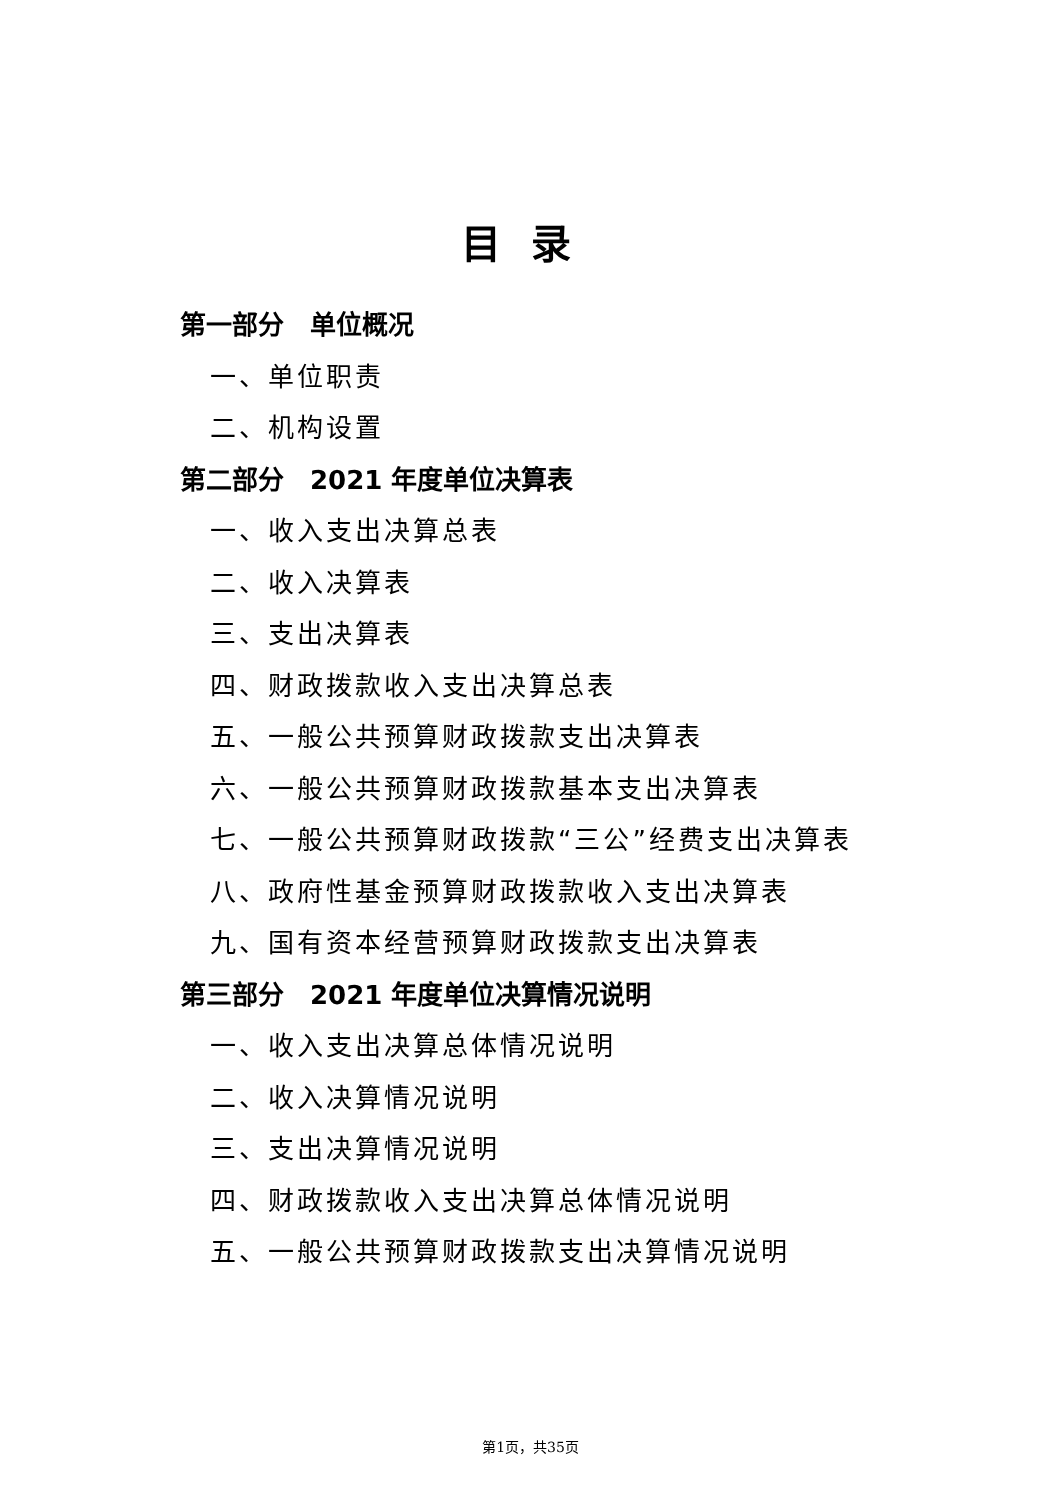目录
第一部分　单位概况
一、单位职责
二、机构设置
第二部分　2021 年度单位决算表
一、收入支出决算总表
二、收入决算表
三、支出决算表
四、财政拨款收入支出决算总表
五、一般公共预算财政拨款支出决算表
六、一般公共预算财政拨款基本支出决算表
七、一般公共预算财政拨款“三公”经费支出决算表
八、政府性基金预算财政拨款收入支出决算表
九、国有资本经营预算财政拨款支出决算表
第三部分　2021 年度单位决算情况说明
一、收入支出决算总体情况说明
二、收入决算情况说明
三、支出决算情况说明
四、财政拨款收入支出决算总体情况说明
五、一般公共预算财政拨款支出决算情况说明
第1页，共35页